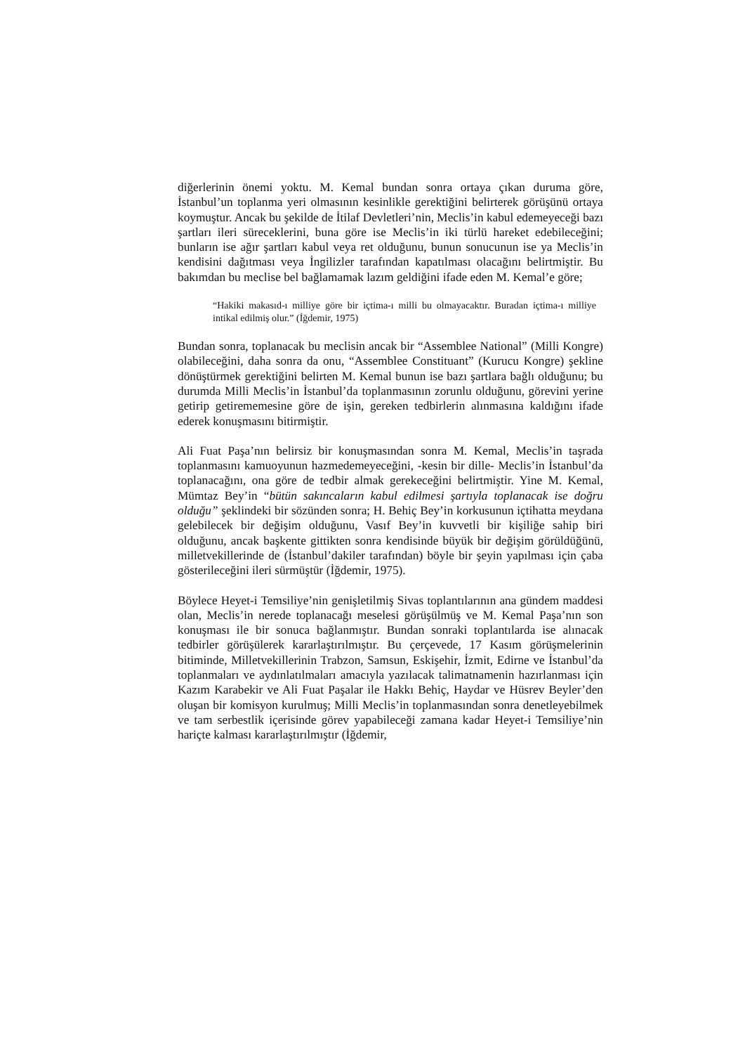diğerlerinin önemi yoktu. M. Kemal bundan sonra ortaya çıkan duruma göre, İstanbul’un toplanma yeri olmasının kesinlikle gerektiğini belirterek görüşünü ortaya koymuştur. Ancak bu şekilde de İtilaf Devletleri’nin, Meclis’in kabul edemeyeceği bazı şartları ileri süreceklerini, buna göre ise Meclis’in iki türlü hareket edebileceğini; bunların ise ağır şartları kabul veya ret olduğunu, bunun sonucunun ise ya Meclis’in kendisini dağıtması veya İngilizler tarafından kapatılması olacağını belirtmiştir. Bu bakımdan bu meclise bel bağlamamak lazım geldiğini ifade eden M. Kemal’e göre;
“Hakiki makasıd-ı milliye göre bir içtima-ı milli bu olmayacaktır. Buradan içtima-ı milliye intikal edilmiş olur.” (İğdemir, 1975)
Bundan sonra, toplanacak bu meclisin ancak bir “Assemblee National” (Milli Kongre) olabileceğini, daha sonra da onu, “Assemblee Constituant” (Kurucu Kongre) şekline dönüştürmek gerektiğini belirten M. Kemal bunun ise bazı şartlara bağlı olduğunu; bu durumda Milli Meclis’in İstanbul’da toplanmasının zorunlu olduğunu, görevini yerine getirip getirememesine göre de işin, gereken tedbirlerin alınmasına kaldığını ifade ederek konuşmasını bitirmiştir.
Ali Fuat Paşa’nın belirsiz bir konuşmasından sonra M. Kemal, Meclis’in taşrada toplanmasını kamuoyunun hazmedemeyeceğini, -kesin bir dille- Meclis’in İstanbul’da toplanacağını, ona göre de tedbir almak gerekeceğini belirtmiştir. Yine M. Kemal, Mümtaz Bey’in “bütün sakıncaların kabul edilmesi şartıyla toplanacak ise doğru olduğu” şeklindeki bir sözünden sonra; H. Behiç Bey’in korkusunun içtihatta meydana gelebilecek bir değişim olduğunu, Vasıf Bey’in kuvvetli bir kişiliğe sahip biri olduğunu, ancak başkente gittikten sonra kendisinde büyük bir değişim görüldüğünü, milletvekillerinde de (İstanbul’dakiler tarafından) böyle bir şeyin yapılması için çaba gösterileceğini ileri sürmüştür (İğdemir, 1975).
Böylece Heyet-i Temsiliye’nin genişletilmiş Sivas toplantılarının ana gündem maddesi olan, Meclis’in nerede toplanacağı meselesi görüşülmüş ve M. Kemal Paşa’nın son konuşması ile bir sonuca bağlanmıştır. Bundan sonraki toplantılarda ise alınacak tedbirler görüşülerek kararlaştırılmıştır. Bu çerçevede, 17 Kasım görüşmelerinin bitiminde, Milletvekillerinin Trabzon, Samsun, Eskişehir, İzmit, Edirne ve İstanbul’da toplanmaları ve aydınlatılmaları amacıyla yazılacak talimatnamenin hazırlanması için Kazım Karabekir ve Ali Fuat Paşalar ile Hakkı Behiç, Haydar ve Hüsrev Beyler’den oluşan bir komisyon kurulmuş; Milli Meclis’in toplanmasından sonra denetleyebilmek ve tam serbestlik içerisinde görev yapabileceği zamana kadar Heyet-i Temsiliye’nin hariçte kalması kararlaştırılmıştır (İğdemir,